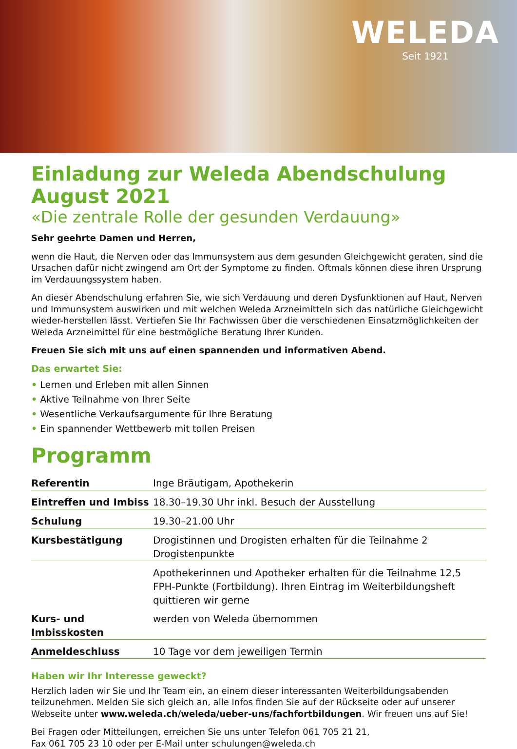WELEDA
Seit 1921
Einladung zur Weleda Abendschulung August 2021
«Die zentrale Rolle der gesunden Verdauung»
Sehr geehrte Damen und Herren,
wenn die Haut, die Nerven oder das Immunsystem aus dem gesunden Gleichgewicht geraten, sind die Ursachen dafür nicht zwingend am Ort der Symptome zu finden. Oftmals können diese ihren Ursprung im Verdauungssystem haben.
An dieser Abendschulung erfahren Sie, wie sich Verdauung und deren Dysfunktionen auf Haut, Nerven und Immunsystem auswirken und mit welchen Weleda Arzneimitteln sich das natürliche Gleichgewicht wieder-herstellen lässt. Vertiefen Sie Ihr Fachwissen über die verschiedenen Einsatzmöglichkeiten der Weleda Arzneimittel für eine bestmögliche Beratung Ihrer Kunden.
Freuen Sie sich mit uns auf einen spannenden und informativen Abend.
Das erwartet Sie:
• Lernen und Erleben mit allen Sinnen
• Aktive Teilnahme von Ihrer Seite
• Wesentliche Verkaufsargumente für Ihre Beratung
• Ein spannender Wettbewerb mit tollen Preisen
Programm
| Referentin | Inge Bräutigam, Apothekerin |
| Eintreffen und Imbiss | 18.30–19.30 Uhr inkl. Besuch der Ausstellung |
| Schulung | 19.30–21.00 Uhr |
| Kursbestätigung | Drogistinnen und Drogisten erhalten für die Teilnahme 2 Drogistenpunkte |
| | Apothekerinnen und Apotheker erhalten für die Teilnahme 12,5 FPH-Punkte (Fortbildung). Ihren Eintrag im Weiterbildungsheft quittieren wir gerne |
| Kurs- und Imbisskosten | werden von Weleda übernommen |
| Anmeldeschluss | 10 Tage vor dem jeweiligen Termin |
Haben wir Ihr Interesse geweckt?
Herzlich laden wir Sie und Ihr Team ein, an einem dieser interessanten Weiterbildungsabenden teilzunehmen. Melden Sie sich gleich an, alle Infos finden Sie auf der Rückseite oder auf unserer Webseite unter www.weleda.ch/weleda/ueber-uns/fachfortbildungen. Wir freuen uns auf Sie!
Bei Fragen oder Mitteilungen, erreichen Sie uns unter Telefon 061 705 21 21,
Fax 061 705 23 10 oder per E-Mail unter schulungen@weleda.ch